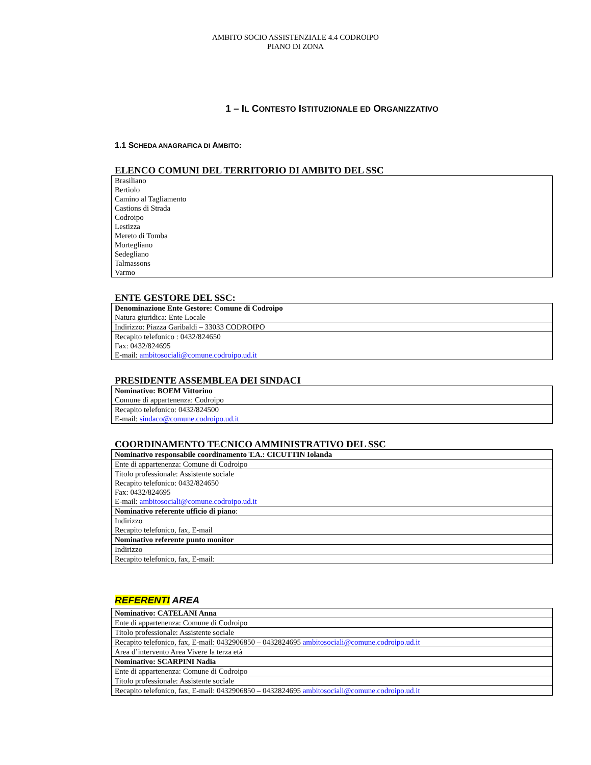AMBITO SOCIO ASSISTENZIALE 4.4 CODROIPO
PIANO DI ZONA
1 – IL CONTESTO ISTITUZIONALE ED ORGANIZZATIVO
1.1 SCHEDA ANAGRAFICA DI AMBITO:
ELENCO COMUNI DEL TERRITORIO DI AMBITO DEL SSC
| Brasiliano Bertiolo Camino al Tagliamento Castions di Strada Codroipo Lestizza Mereto di Tomba Mortegliano Sedegliano Talmassons Varmo |
ENTE GESTORE DEL SSC:
| Denominazione Ente Gestore: Comune di Codroipo Natura giuridica: Ente Locale |
| Indirizzo: Piazza Garibaldi – 33033 CODROIPO |
| Recapito telefonico : 0432/824650 Fax: 0432/824695 E-mail: ambitosociali@comune.codroipo.ud.it |
PRESIDENTE ASSEMBLEA DEI SINDACI
| Nominativo: BOEM Vittorino Comune di appartenenza: Codroipo |
| Recapito telefonico: 0432/824500 E-mail: sindaco@comune.codroipo.ud.it |
COORDINAMENTO TECNICO AMMINISTRATIVO DEL SSC
| Nominativo responsabile coordinamento T.A.: CICUTTIN Iolanda |
| Ente di appartenenza: Comune di Codroipo |
| Titolo professionale: Assistente sociale Recapito telefonico: 0432/824650 Fax: 0432/824695 E-mail: ambitosociali@comune.codroipo.ud.it |
| Nominativo referente ufficio di piano : |
| Indirizzo Recapito telefonico, fax, E-mail |
| Nominativo referente punto monitor |
| Indirizzo |
| Recapito telefonico, fax, E-mail: |
REFERENTI AREA
| Nominativo: CATELANI Anna |
| Ente di appartenenza: Comune di Codroipo |
| Titolo professionale: Assistente sociale |
| Recapito telefonico, fax, E-mail: 0432906850 – 0432824695 ambitosociali@comune.codroipo.ud.it |
| Area d’intervento Area Vivere la terza età |
| Nominativo: SCARPINI Nadia |
| Ente di appartenenza: Comune di Codroipo |
| Titolo professionale: Assistente sociale |
| Recapito telefonico, fax, E-mail: 0432906850 – 0432824695 ambitosociali@comune.codroipo.ud.it |